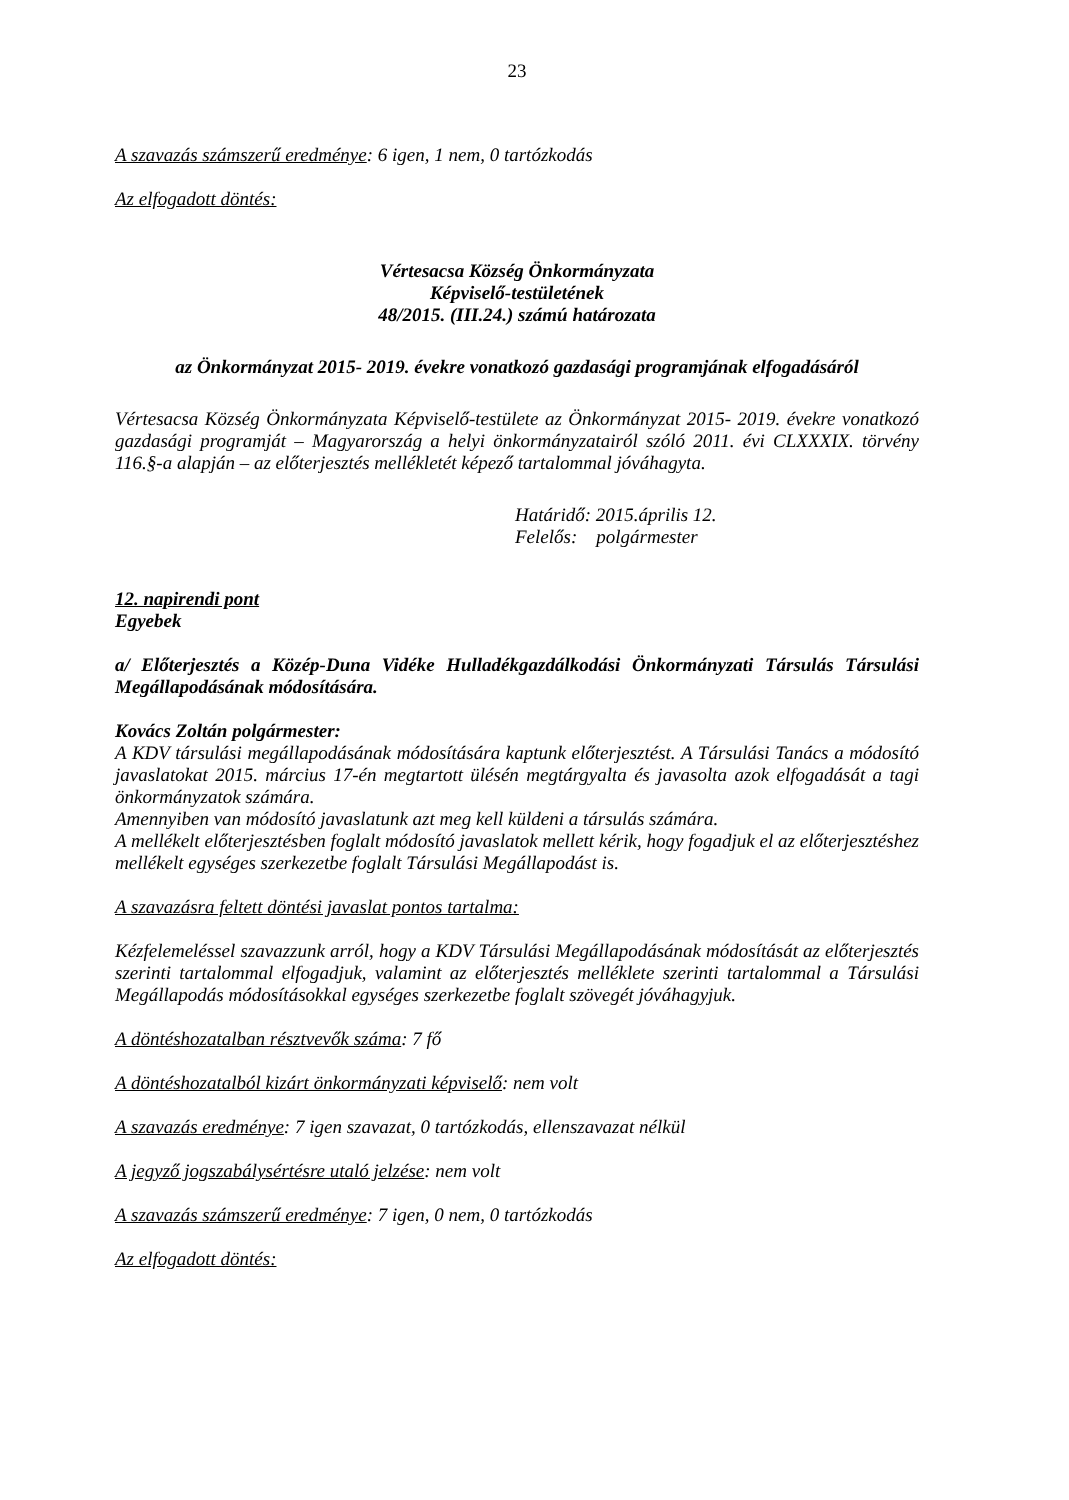23
A szavazás számszerű eredménye: 6 igen, 1 nem, 0 tartózkodás
Az elfogadott döntés:
Vértesacsa Község Önkormányzata
Képviselő-testületének
48/2015. (III.24.) számú határozata
az Önkormányzat 2015- 2019. évekre vonatkozó gazdasági programjának elfogadásáról
Vértesacsa Község Önkormányzata Képviselő-testülete az Önkormányzat 2015- 2019. évekre vonatkozó gazdasági programját – Magyarország a helyi önkormányzatairól szóló 2011. évi CLXXXIX. törvény 116.§-a alapján – az előterjesztés mellékletét képező tartalommal jóváhagyta.
Határidő: 2015.április 12.
Felelős: polgármester
12. napirendi pont
Egyebek
a/ Előterjesztés a Közép-Duna Vidéke Hulladékgazdálkodási Önkormányzati Társulás Társulási Megállapodásának módosítására.
Kovács Zoltán polgármester:
A KDV társulási megállapodásának módosítására kaptunk előterjesztést. A Társulási Tanács a módosító javaslatokat 2015. március 17-én megtartott ülésén megtárgyalta és javasolta azok elfogadását a tagi önkormányzatok számára.
Amennyiben van módosító javaslatunk azt meg kell küldeni a társulás számára.
A mellékelt előterjesztésben foglalt módosító javaslatok mellett kérik, hogy fogadjuk el az előterjesztéshez mellékelt egységes szerkezetbe foglalt Társulási Megállapodást is.
A szavazásra feltett döntési javaslat pontos tartalma:
Kézfelemeléssel szavazzunk arról, hogy a KDV Társulási Megállapodásának módosítását az előterjesztés szerinti tartalommal elfogadjuk, valamint az előterjesztés melléklete szerinti tartalommal a Társulási Megállapodás módosításokkal egységes szerkezetbe foglalt szövegét jóváhagyjuk.
A döntéshozatalban résztvevők száma: 7 fő
A döntéshozatalból kizárt önkormányzati képviselő: nem volt
A szavazás eredménye: 7 igen szavazat, 0 tartózkodás, ellenszavazat nélkül
A jegyző jogszabálysértésre utaló jelzése: nem volt
A szavazás számszerű eredménye: 7 igen, 0 nem, 0 tartózkodás
Az elfogadott döntés: